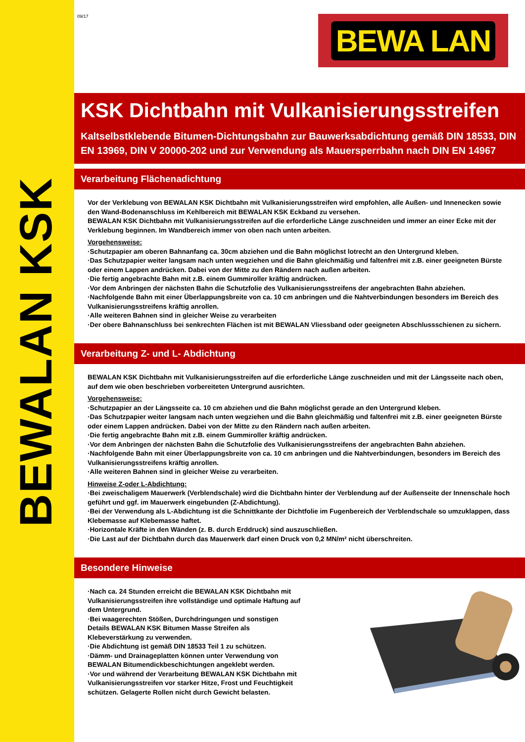BEWALAN KSK
09/17
BEWA LAN
KSK Dichtbahn mit Vulkanisierungsstreifen
Kaltselbstklebende Bitumen-Dichtungsbahn zur Bauwerksabdichtung gemäß DIN 18533, DIN EN 13969, DIN V 20000-202 und zur Verwendung als Mauersperrbahn nach DIN EN 14967
Verarbeitung Flächenadichtung
Vor der Verklebung von BEWALAN KSK Dichtbahn mit Vulkanisierungsstreifen wird empfohlen, alle Außen- und Innenecken sowie den Wand-Bodenanschluss im Kehlbereich mit BEWALAN KSK Eckband zu versehen.
BEWALAN KSK Dichtbahn mit Vulkanisierungsstreifen auf die erforderliche Länge zuschneiden und immer an einer Ecke mit der Verklebung beginnen. Im Wandbereich immer von oben nach unten arbeiten.
Vorgehensweise:
·Schutzpapier am oberen Bahnanfang ca. 30cm abziehen und die Bahn möglichst lotrecht an den Untergrund kleben.
·Das Schutzpapier weiter langsam nach unten wegziehen und die Bahn gleichmäßig und faltenfrei mit z.B. einer geeigneten Bürste oder einem Lappen andrücken. Dabei von der Mitte zu den Rändern nach außen arbeiten.
·Die fertig angebrachte Bahn mit z.B. einem Gummiroller kräftig andrücken.
·Vor dem Anbringen der nächsten Bahn die Schutzfolie des Vulkanisierungsstreifens der angebrachten Bahn abziehen.
·Nachfolgende Bahn mit einer Überlappungsbreite von ca. 10 cm anbringen und die Nahtverbindungen besonders im Bereich des Vulkanisierungsstreifens kräftig anrollen.
·Alle weiteren Bahnen sind in gleicher Weise zu verarbeiten
·Der obere Bahnanschluss bei senkrechten Flächen ist mit BEWALAN Vliessband oder geeigneten Abschlussschienen zu sichern.
Verarbeitung Z- und L- Abdichtung
BEWALAN KSK Dichtbahn mit Vulkanisierungsstreifen auf die erforderliche Länge zuschneiden und mit der Längsseite nach oben, auf dem wie oben beschrieben vorbereiteten Untergrund ausrichten.
Vorgehensweise:
·Schutzpapier an der Längsseite ca. 10 cm abziehen und die Bahn möglichst gerade an den Untergrund kleben.
·Das Schutzpapier weiter langsam nach unten wegziehen und die Bahn gleichmäßig und faltenfrei mit z.B. einer geeigneten Bürste oder einem Lappen andrücken. Dabei von der Mitte zu den Rändern nach außen arbeiten.
·Die fertig angebrachte Bahn mit z.B. einem Gummiroller kräftig andrücken.
·Vor dem Anbringen der nächsten Bahn die Schutzfolie des Vulkanisierungsstreifens der angebrachten Bahn abziehen.
·Nachfolgende Bahn mit einer Überlappungsbreite von ca. 10 cm anbringen und die Nahtverbindungen, besonders im Bereich des Vulkanisierungsstreifens kräftig anrollen.
·Alle weiteren Bahnen sind in gleicher Weise zu verarbeiten.
Hinweise Z-oder L-Abdichtung:
·Bei zweischaligem Mauerwerk (Verblendschale) wird die Dichtbahn hinter der Verblendung auf der Außenseite der Innenschale hoch geführt und ggf. im Mauerwerk eingebunden (Z-Abdichtung).
·Bei der Verwendung als L-Abdichtung ist die Schnittkante der Dichtfolie im Fugenbereich der Verblendschale so umzuklappen, dass Klebemasse auf Klebemasse haftet.
·Horizontale Kräfte in den Wänden (z. B. durch Erddruck) sind auszuschließen.
·Die Last auf der Dichtbahn durch das Mauerwerk darf einen Druck von 0,2 MN/m² nicht überschreiten.
Besondere Hinweise
·Nach ca. 24 Stunden erreicht die BEWALAN KSK Dichtbahn mit Vulkanisierungsstreifen ihre vollständige und optimale Haftung auf dem Untergrund.
·Bei waagerechten Stößen, Durchdringungen und sonstigen Details BEWALAN KSK Bitumen Masse Streifen als Klebeverstärkung zu verwenden.
·Die Abdichtung ist gemäß DIN 18533 Teil 1 zu schützen.
·Dämm- und Drainageplatten können unter Verwendung von BEWALAN Bitumendickbeschichtungen angeklebt werden.
·Vor und während der Verarbeitung BEWALAN KSK Dichtbahn mit Vulkanisierungsstreifen vor starker Hitze, Frost und Feuchtigkeit schützen. Gelagerte Rollen nicht durch Gewicht belasten.